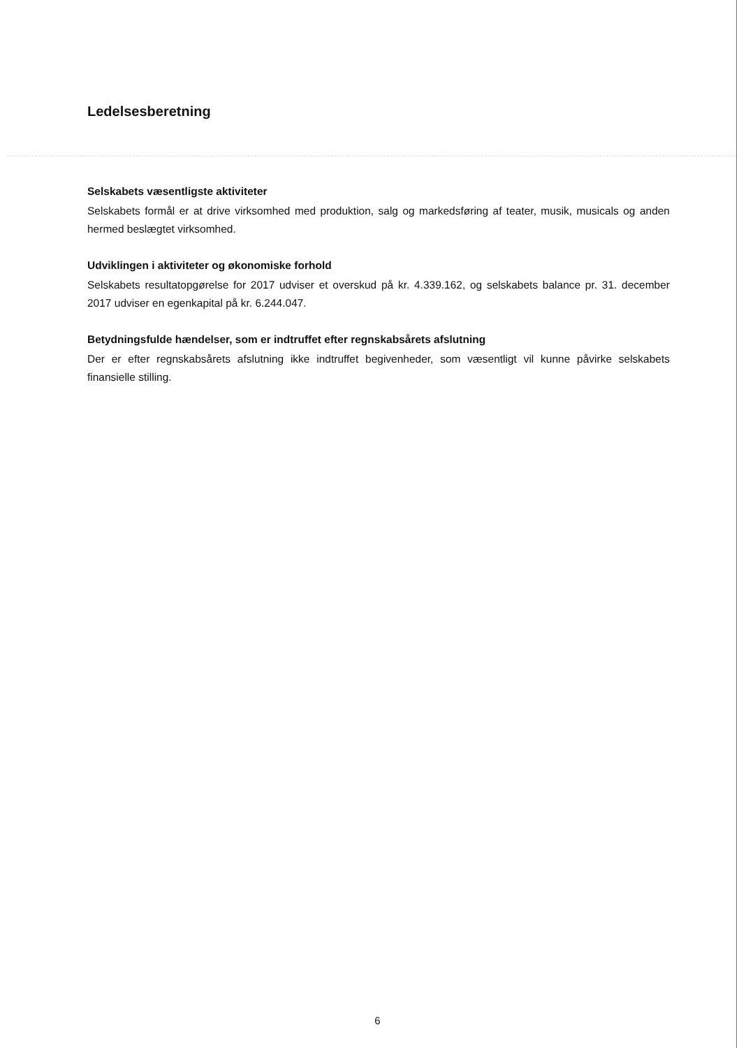Ledelsesberetning
Selskabets væsentligste aktiviteter
Selskabets formål er at drive virksomhed med produktion, salg og markedsføring af teater, musik, musicals og anden hermed beslægtet virksomhed.
Udviklingen i aktiviteter og økonomiske forhold
Selskabets resultatopgørelse for 2017 udviser et overskud på kr. 4.339.162, og selskabets balance pr. 31. december 2017 udviser en egenkapital på kr. 6.244.047.
Betydningsfulde hændelser, som er indtruffet efter regnskabsårets afslutning
Der er efter regnskabsårets afslutning ikke indtruffet begivenheder, som væsentligt vil kunne påvirke selskabets finansielle stilling.
6